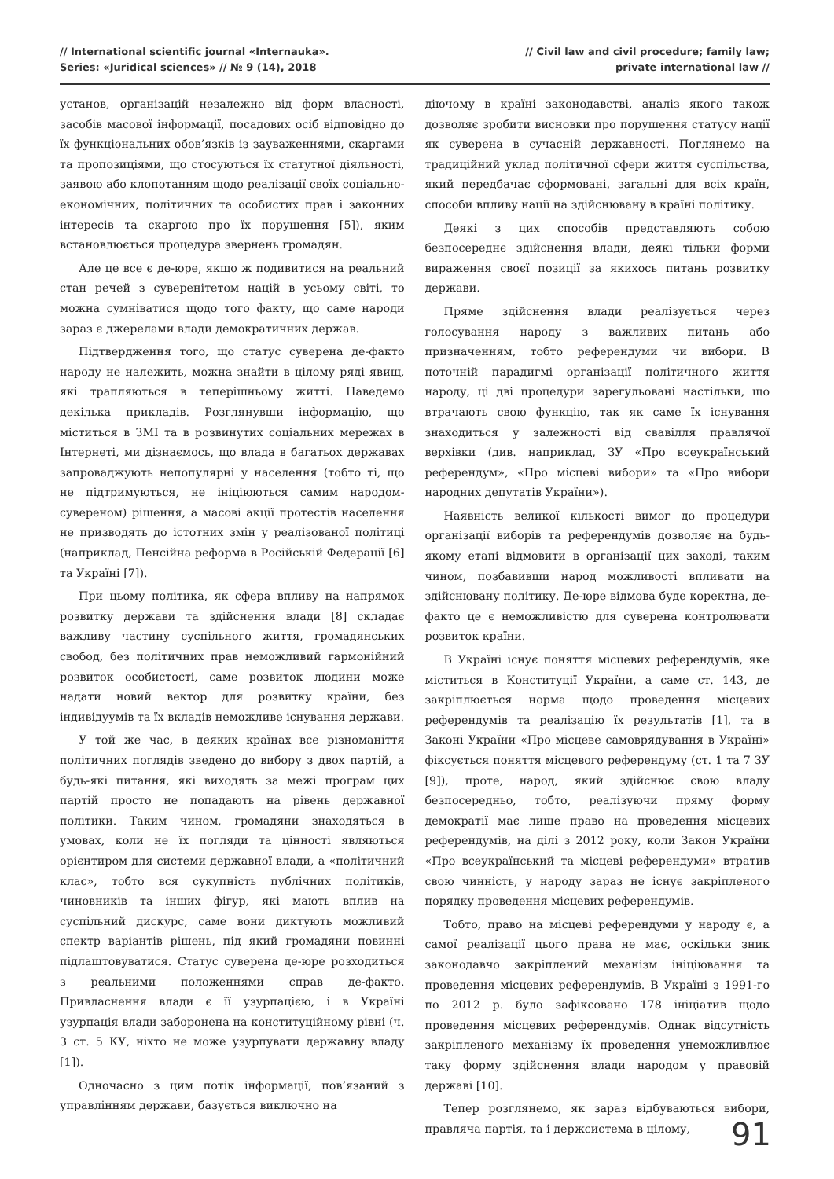// International scientific journal «Internauka».
Series: «Juridical sciences» // № 9 (14), 2018
// Civil law and civil procedure; family law;
private international law //
установ, організацій незалежно від форм власності, засобів масової інформації, посадових осіб відповідно до їх функціональних обов’язків із зауваженнями, скаргами та пропозиціями, що стосуються їх статутної діяльності, заявою або клопотанням щодо реалізації своїх соціально-економічних, політичних та особистих прав і законних інтересів та скаргою про їх порушення [5]), яким встановлюється процедура звернень громадян.
Але це все є де-юре, якщо ж подивитися на реальний стан речей з суверенітетом націй в усьому світі, то можна сумніватися щодо того факту, що саме народи зараз є джерелами влади демократичних держав.
Підтвердження того, що статус суверена де-факто народу не належить, можна знайти в цілому ряді явищ, які трапляються в теперішньому житті. Наведемо декілька прикладів. Розглянувши інформацію, що міститься в ЗМІ та в розвинутих соціальних мережах в Інтернеті, ми дізнаємось, що влада в багатьох державах запроваджують непопулярні у населення (тобто ті, що не підтримуються, не ініціюються самим народом-сувереном) рішення, а масові акції протестів населення не призводять до істотних змін у реалізованої політиці (наприклад, Пенсійна реформа в Російській Федерації [6] та Україні [7]).
При цьому політика, як сфера впливу на напрямок розвитку держави та здійснення влади [8] складає важливу частину суспільного життя, громадянських свобод, без політичних прав неможливий гармонійний розвиток особистості, саме розвиток людини може надати новий вектор для розвитку країни, без індивідуумів та їх вкладів неможливе існування держави.
У той же час, в деяких країнах все різноманіття політичних поглядів зведено до вибору з двох партій, а будь-які питання, які виходять за межі програм цих партій просто не попадають на рівень державної політики. Таким чином, громадяни знаходяться в умовах, коли не їх погляди та цінності являються орієнтиром для системи державної влади, а «політичний клас», тобто вся сукупність публічних політиків, чиновників та інших фігур, які мають вплив на суспільний дискурс, саме вони диктують можливий спектр варіантів рішень, під який громадяни повинні підлаштовуватися. Статус суверена де-юре розходиться з реальними положеннями справ де-факто. Привласнення влади є її узурпацією, і в Україні узурпація влади заборонена на конституційному рівні (ч. 3 ст. 5 КУ, ніхто не може узурпувати державну владу [1]).
Одночасно з цим потік інформації, пов’язаний з управлінням держави, базується виключно на
діючому в країні законодавстві, аналіз якого також дозволяє зробити висновки про порушення статусу нації як суверена в сучасній державності. Поглянемо на традиційний уклад політичної сфери життя суспільства, який передбачає сформовані, загальні для всіх країн, способи впливу нації на здійснювану в країні політику.
Деякі з цих способів представляють собою безпосереднє здійснення влади, деякі тільки форми вираження своєї позиції за якихось питань розвитку держави.
Пряме здійснення влади реалізується через голосування народу з важливих питань або призначенням, тобто референдуми чи вибори. В поточній парадигмі організації політичного життя народу, ці дві процедури зарегульовані настільки, що втрачають свою функцію, так як саме їх існування знаходиться у залежності від свавілля правлячої верхівки (див. наприклад, ЗУ «Про всеукраїнський референдум», «Про місцеві вибори» та «Про вибори народних депутатів України»).
Наявність великої кількості вимог до процедури організації виборів та референдумів дозволяє на будь-якому етапі відмовити в організації цих заході, таким чином, позбавивши народ можливості впливати на здійснювану політику. Де-юре відмова буде коректна, де-факто це є неможливістю для суверена контролювати розвиток країни.
В Україні існує поняття місцевих референдумів, яке міститься в Конституції України, а саме ст. 143, де закріплюється норма щодо проведення місцевих референдумів та реалізацію їх результатів [1], та в Законі України «Про місцеве самоврядування в Україні» фіксується поняття місцевого референдуму (ст. 1 та 7 ЗУ [9]), проте, народ, який здійснює свою владу безпосередньо, тобто, реалізуючи пряму форму демократії має лише право на проведення місцевих референдумів, на ділі з 2012 року, коли Закон України «Про всеукраїнський та місцеві референдуми» втратив свою чинність, у народу зараз не існує закріпленого порядку проведення місцевих референдумів.
Тобто, право на місцеві референдуми у народу є, а самої реалізації цього права не має, оскільки зник законодавчо закріплений механізм ініціювання та проведення місцевих референдумів. В Україні з 1991-го по 2012 р. було зафіксовано 178 ініціатив щодо проведення місцевих референдумів. Однак відсутність закріпленого механізму їх проведення унеможливлює таку форму здійснення влади народом у правовій державі [10].
Тепер розглянемо, як зараз відбуваються вибори, правляча партія, та і держсистема в цілому,
91